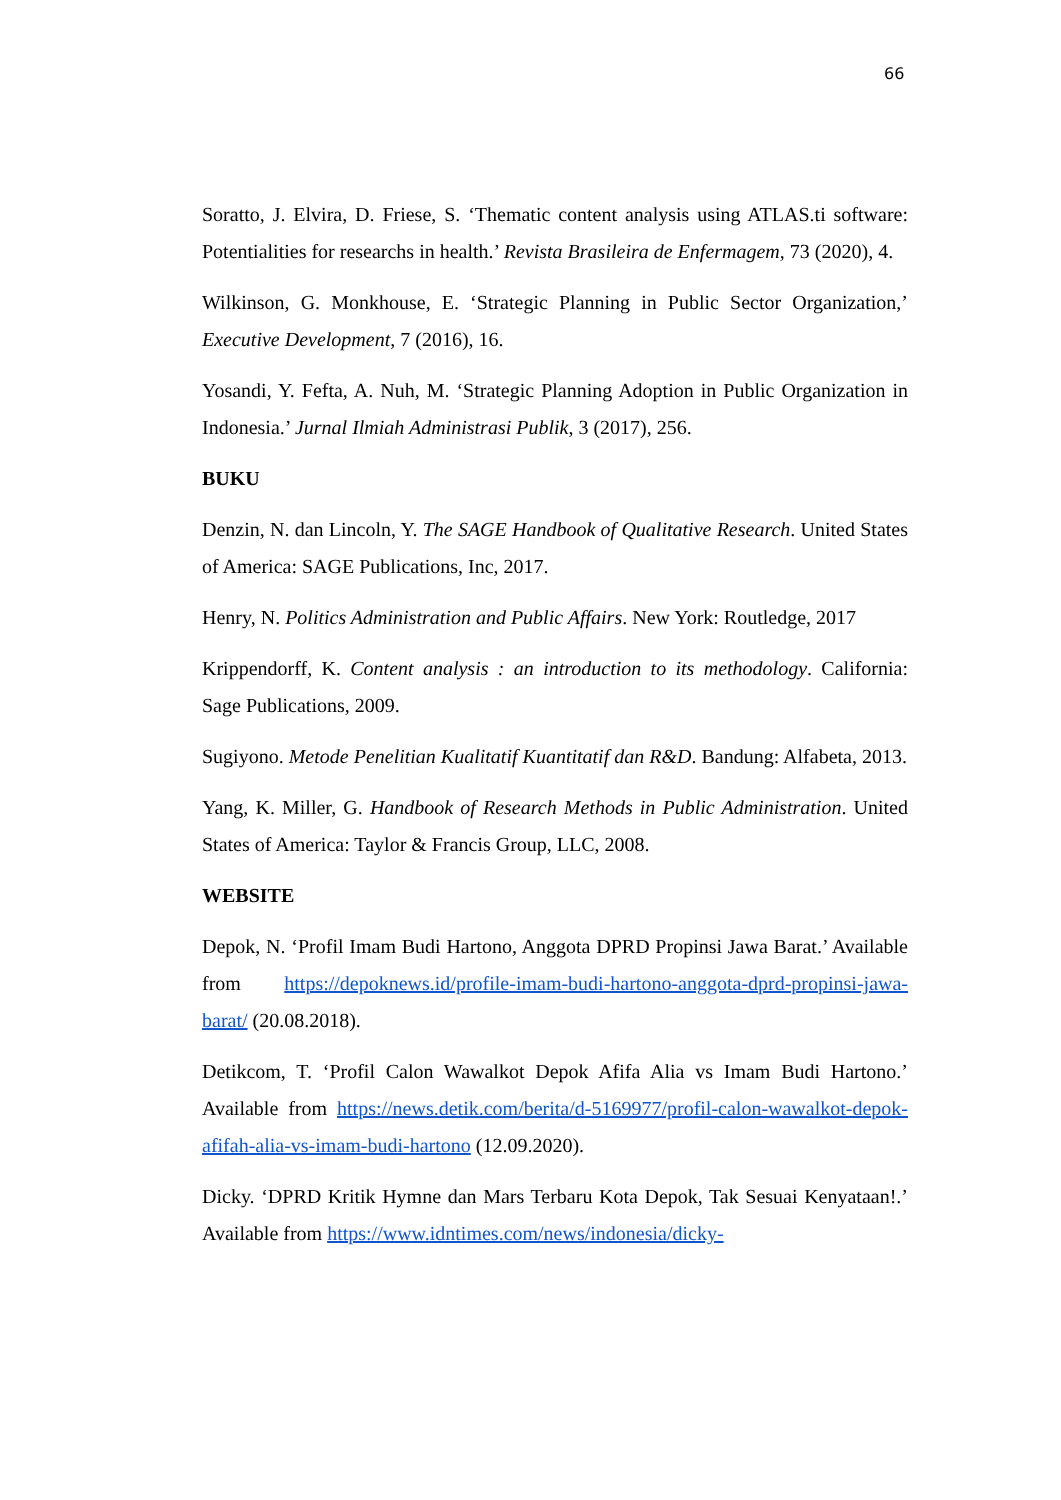66
Soratto, J. Elvira, D. Friese, S. ‘Thematic content analysis using ATLAS.ti software: Potentialities for researchs in health.’ Revista Brasileira de Enfermagem, 73 (2020), 4.
Wilkinson, G. Monkhouse, E. ‘Strategic Planning in Public Sector Organization,’ Executive Development, 7 (2016), 16.
Yosandi, Y. Fefta, A. Nuh, M. ‘Strategic Planning Adoption in Public Organization in Indonesia.’ Jurnal Ilmiah Administrasi Publik, 3 (2017), 256.
BUKU
Denzin, N. dan Lincoln, Y. The SAGE Handbook of Qualitative Research. United States of America: SAGE Publications, Inc, 2017.
Henry, N. Politics Administration and Public Affairs. New York: Routledge, 2017
Krippendorff, K. Content analysis : an introduction to its methodology. California: Sage Publications, 2009.
Sugiyono. Metode Penelitian Kualitatif Kuantitatif dan R&D. Bandung: Alfabeta, 2013.
Yang, K. Miller, G. Handbook of Research Methods in Public Administration. United States of America: Taylor & Francis Group, LLC, 2008.
WEBSITE
Depok, N. ‘Profil Imam Budi Hartono, Anggota DPRD Propinsi Jawa Barat.’ Available from https://depoknews.id/profile-imam-budi-hartono-anggota-dprd-propinsi-jawa-barat/ (20.08.2018).
Detikcom, T. ‘Profil Calon Wawalkot Depok Afifa Alia vs Imam Budi Hartono.’ Available from https://news.detik.com/berita/d-5169977/profil-calon-wawalkot-depok-afifah-alia-vs-imam-budi-hartono (12.09.2020).
Dicky. ‘DPRD Kritik Hymne dan Mars Terbaru Kota Depok, Tak Sesuai Kenyataan!.’ Available from https://www.idntimes.com/news/indonesia/dicky-